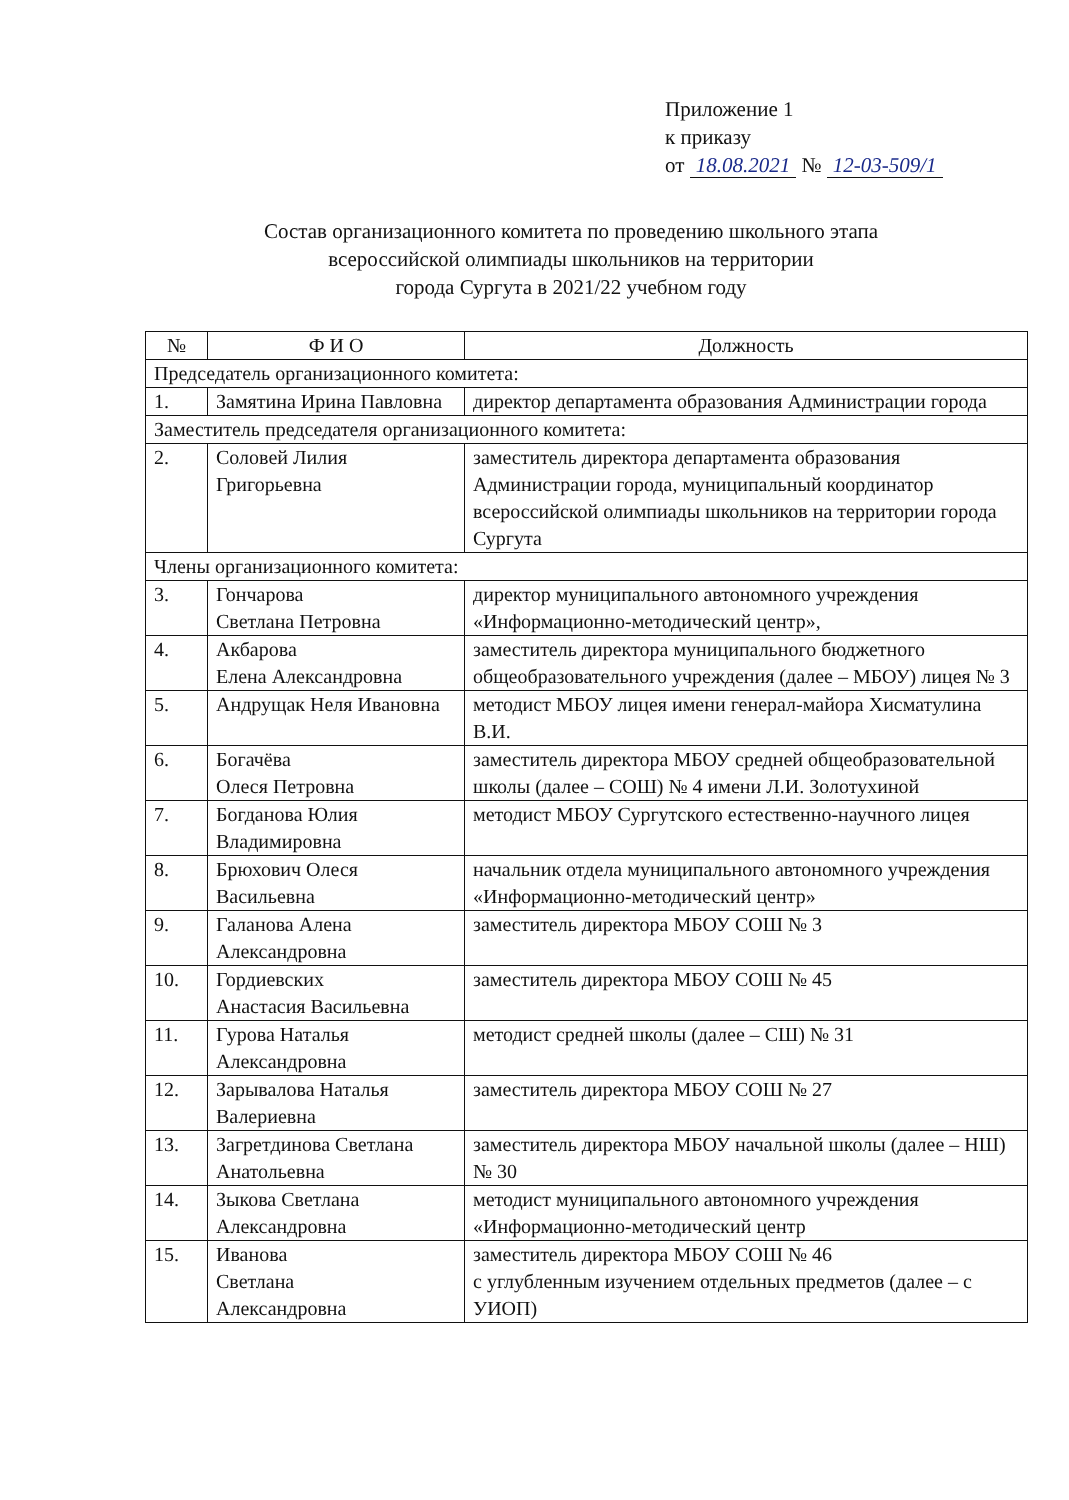Приложение 1
к приказу
от 18.08.2021 № 12-03-509/1
Состав организационного комитета по проведению школьного этапа
всероссийской олимпиады школьников на территории
города Сургута в 2021/22 учебном году
| № | Ф И О | Должность |
| --- | --- | --- |
| Председатель организационного комитета: | | |
| 1. | Замятина Ирина Павловна | директор департамента образования Администрации города |
| Заместитель председателя организационного комитета: | | |
| 2. | Соловей Лилия Григорьевна | заместитель директора департамента образования Администрации города, муниципальный координатор всероссийской олимпиады школьников на территории города Сургута |
| Члены организационного комитета: | | |
| 3. | Гончарова Светлана Петровна | директор муниципального автономного учреждения «Информационно-методический центр», |
| 4. | Акбарова Елена Александровна | заместитель директора муниципального бюджетного общеобразовательного учреждения (далее – МБОУ) лицея № 3 |
| 5. | Андрущак Неля Ивановна | методист МБОУ лицея имени генерал-майора Хисматулина В.И. |
| 6. | Богачёва Олеся Петровна | заместитель директора МБОУ средней общеобразовательной школы (далее – СОШ) № 4 имени Л.И. Золотухиной |
| 7. | Богданова Юлия Владимировна | методист МБОУ Сургутского естественно-научного лицея |
| 8. | Брюхович Олеся Васильевна | начальник отдела муниципального автономного учреждения «Информационно-методический центр» |
| 9. | Галанова Алена Александровна | заместитель директора МБОУ СОШ № 3 |
| 10. | Гордиевских Анастасия Васильевна | заместитель директора МБОУ СОШ № 45 |
| 11. | Гурова Наталья Александровна | методист средней школы (далее – СШ) № 31 |
| 12. | Зарывалова Наталья Валериевна | заместитель директора МБОУ СОШ № 27 |
| 13. | Загретдинова Светлана Анатольевна | заместитель директора МБОУ начальной школы (далее – НШ) № 30 |
| 14. | Зыкова Светлана Александровна | методист муниципального автономного учреждения «Информационно-методический центр |
| 15. | Иванова Светлана Александровна | заместитель директора МБОУ СОШ № 46 с углубленным изучением отдельных предметов (далее – с УИОП) |